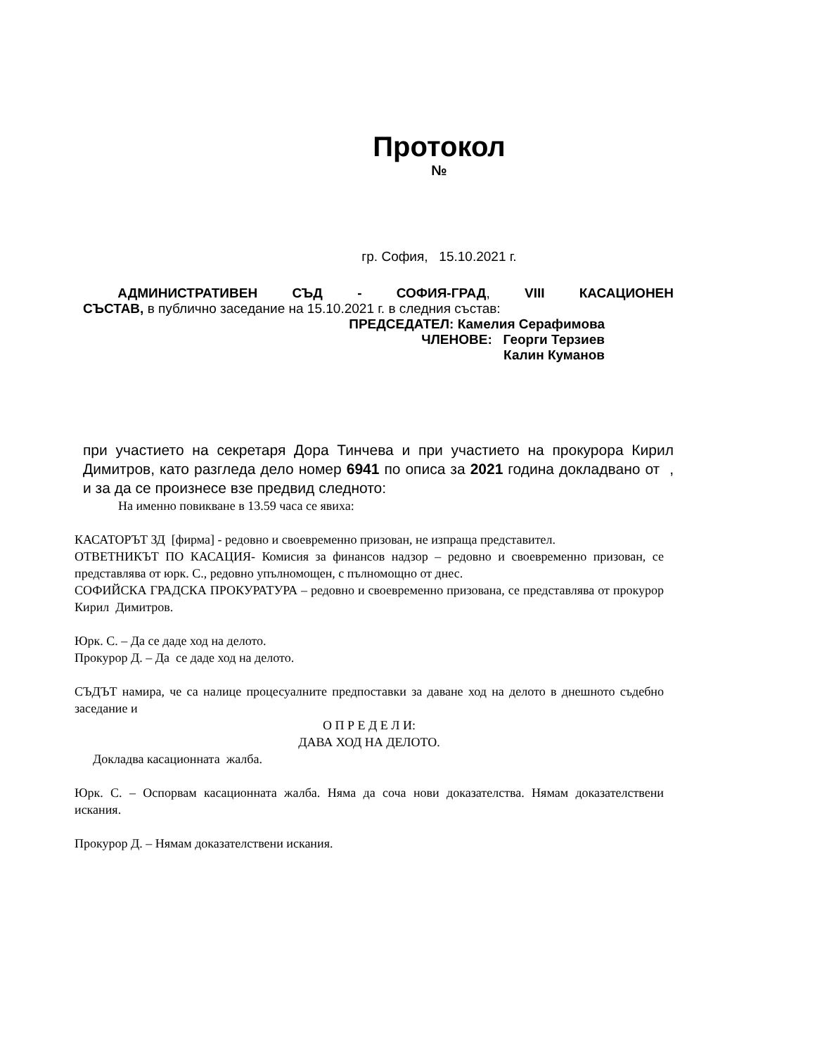Протокол
№
гр. София, 15.10.2021 г.
АДМИНИСТРАТИВЕН СЪД - СОФИЯ-ГРАД, VIII КАСАЦИОНЕН
СЪСТАВ, в публично заседание на 15.10.2021 г. в следния състав:
ПРЕДСЕДАТЕЛ: Камелия Серафимова
ЧЛЕНОВЕ: Георги Терзиев
Калин Куманов
при участието на секретаря Дора Тинчева и при участието на прокурора Кирил Димитров, като разгледа дело номер 6941 по описа за 2021 година докладвано от , и за да се произнесе взе предвид следното:
На именно повикване в 13.59 часа се явиха:
КАСАТОРЪТ ЗД [фирма] - редовно и своевременно призован, не изпраща представител.
ОТВЕТНИКЪТ ПО КАСАЦИЯ- Комисия за финансов надзор – редовно и своевременно призован, се представлява от юрк. С., редовно упълномощен, с пълномощно от днес.
СОФИЙСКА ГРАДСКА ПРОКУРАТУРА – редовно и своевременно призована, се представлява от прокурор Кирил Димитров.
Юрк. С. – Да се даде ход на делото.
Прокурор Д. – Да се даде ход на делото.
СЪДЪТ намира, че са налице процесуалните предпоставки за даване ход на делото в днешното съдебно заседание и
О П Р Е Д Е Л И:
ДАВА ХОД НА ДЕЛОТО.
Докладва касационната жалба.
Юрк. С. – Оспорвам касационната жалба. Няма да соча нови доказателства. Нямам доказателствени искания.
Прокурор Д. – Нямам доказателствени искания.